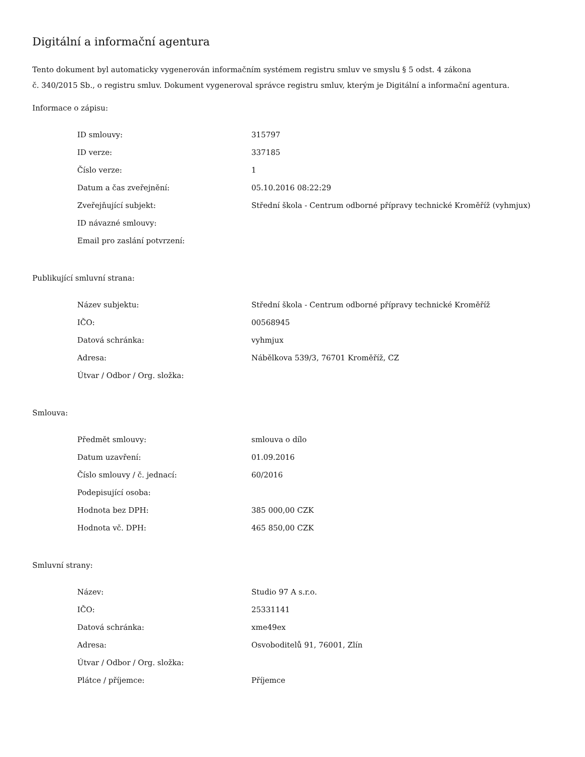Digitální a informační agentura
Tento dokument byl automaticky vygenerován informačním systémem registru smluv ve smyslu § 5 odst. 4 zákona
č. 340/2015 Sb., o registru smluv. Dokument vygeneroval správce registru smluv, kterým je Digitální a informační agentura.
Informace o zápisu:
| ID smlouvy: | 315797 |
| ID verze: | 337185 |
| Číslo verze: | 1 |
| Datum a čas zveřejnění: | 05.10.2016 08:22:29 |
| Zveřejňující subjekt: | Střední škola - Centrum odborné přípravy technické Kroměříž (vyhmjux) |
| ID návazné smlouvy: | |
| Email pro zaslání potvrzení: | |
Publikující smluvní strana:
| Název subjektu: | Střední škola - Centrum odborné přípravy technické Kroměříž |
| IČO: | 00568945 |
| Datová schránka: | vyhmjux |
| Adresa: | Nábělkova 539/3, 76701 Kroměříž, CZ |
| Útvar / Odbor / Org. složka: | |
Smlouva:
| Předmět smlouvy: | smlouva o dílo |
| Datum uzavření: | 01.09.2016 |
| Číslo smlouvy / č. jednací: | 60/2016 |
| Podepisující osoba: | |
| Hodnota bez DPH: | 385 000,00 CZK |
| Hodnota vč. DPH: | 465 850,00 CZK |
Smluvní strany:
| Název: | Studio 97 A s.r.o. |
| IČO: | 25331141 |
| Datová schránka: | xme49ex |
| Adresa: | Osvoboditelů 91, 76001, Zlín |
| Útvar / Odbor / Org. složka: | |
| Plátce / příjemce: | Příjemce |